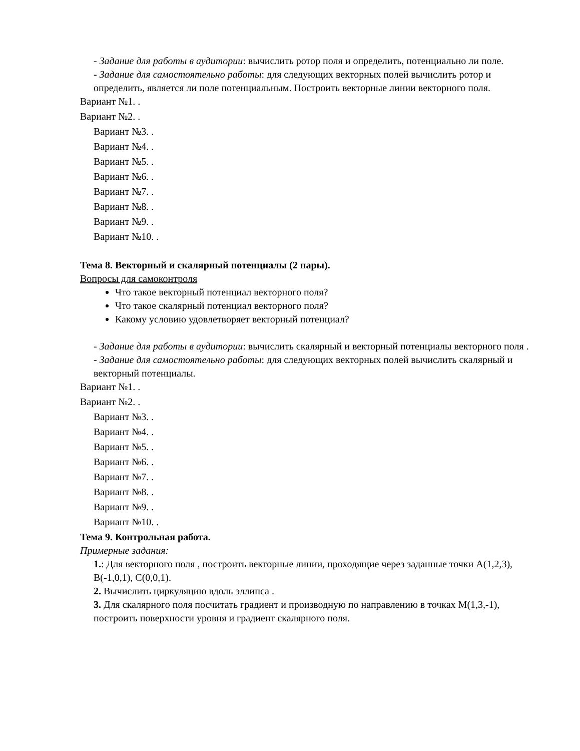- Задание для работы в аудитории: вычислить ротор поля и определить, потенциально ли поле.
- Задание для самостоятельно работы: для следующих векторных полей вычислить ротор и определить, является ли поле потенциальным. Построить векторные линии векторного поля.
Вариант №1. .
Вариант №2. .
Вариант №3. .
Вариант №4. .
Вариант №5. .
Вариант №6. .
Вариант №7. .
Вариант №8. .
Вариант №9. .
Вариант №10. .
Тема 8. Векторный и скалярный потенциалы (2 пары).
Вопросы для самоконтроля
Что такое векторный потенциал векторного поля?
Что такое скалярный потенциал векторного поля?
Какому условию удовлетворяет векторный потенциал?
- Задание для работы в аудитории: вычислить скалярный и векторный потенциалы векторного поля .
- Задание для самостоятельно работы: для следующих векторных полей вычислить скалярный и векторный потенциалы.
Вариант №1. .
Вариант №2. .
Вариант №3. .
Вариант №4. .
Вариант №5. .
Вариант №6. .
Вариант №7. .
Вариант №8. .
Вариант №9. .
Вариант №10. .
Тема 9. Контрольная работа.
Примерные задания:
1.: Для векторного поля , построить векторные линии, проходящие через заданные точки A(1,2,3), B(-1,0,1), C(0,0,1).
2. Вычислить циркуляцию вдоль эллипса .
3. Для скалярного поля посчитать градиент и производную по направлению в точках M(1,3,-1), построить поверхности уровня и градиент скалярного поля.